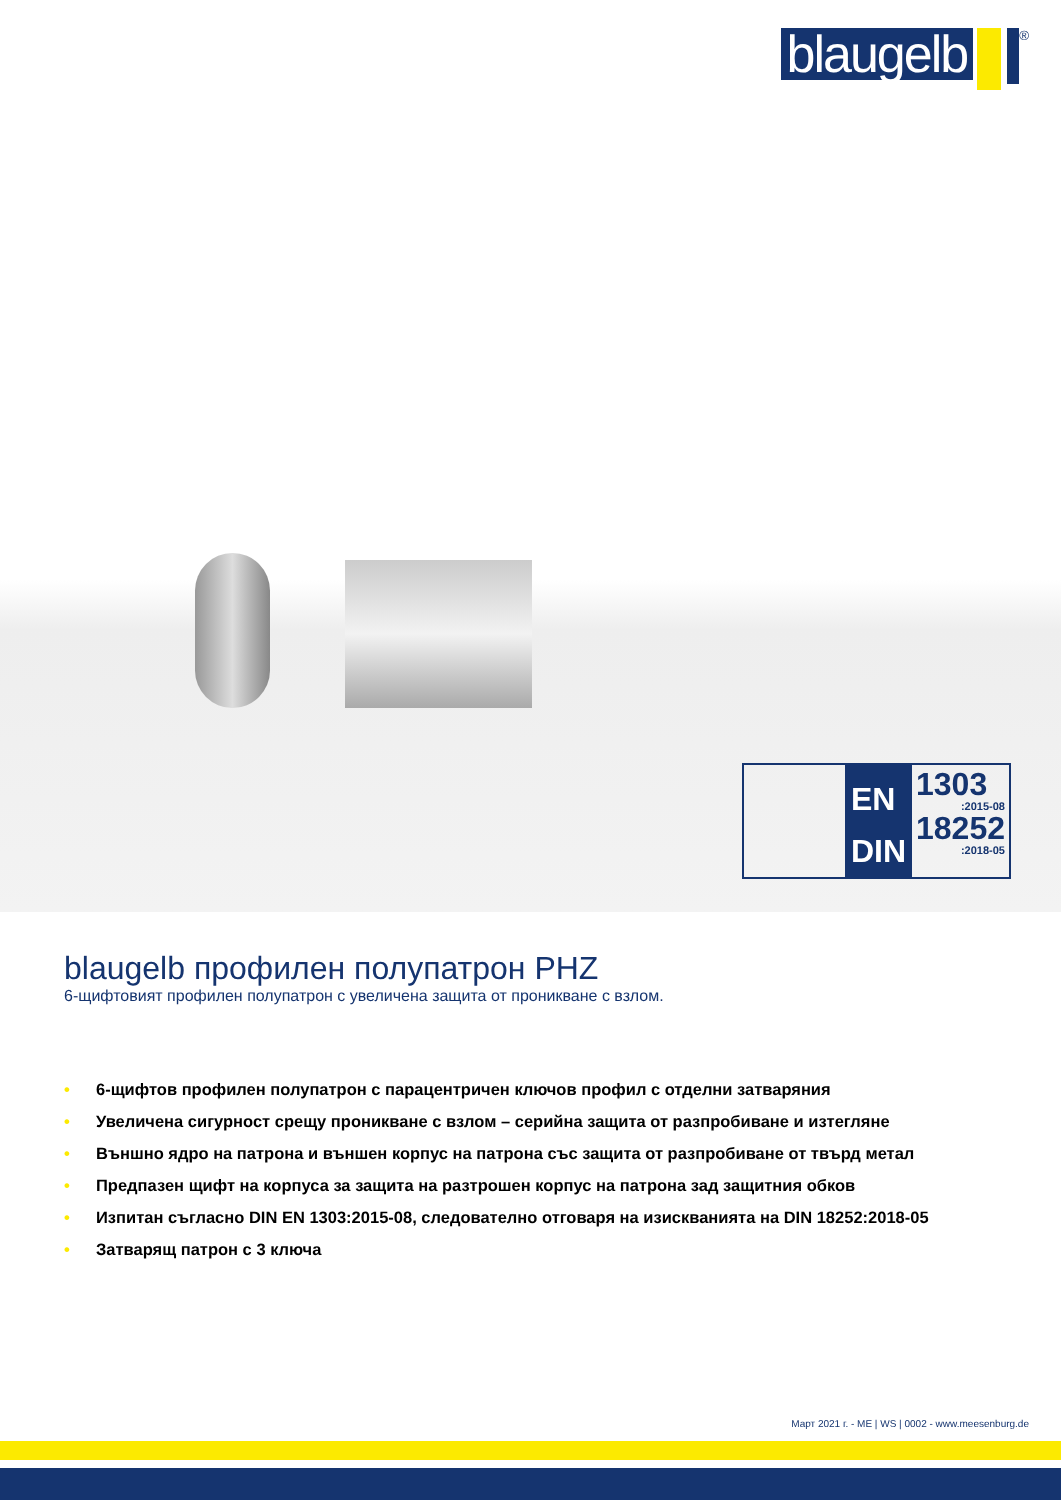blaugelb
<sup>®</sup>
EN
DIN
1303:2015-08
18252:2018-05
blaugelb профилен полупатрон PHZ
6-щифтовият профилен полупатрон с увеличена защита от проникване с взлом.
• 6-щифтов профилен полупатрон с парацентричен ключов профил с отделни затваряния
• Увеличена сигурност срещу проникване с взлом – серийна защита от разпробиване и изтегляне
• Външно ядро на патрона и външен корпус на патрона със защита от разпробиване от твърд метал
• Предпазен щифт на корпуса за защита на разтрошен корпус на патрона зад защитния обков
• Изпитан съгласно DIN EN 1303:2015-08, следователно отговаря на изискванията на DIN 18252:2018-05
• Затварящ патрон с 3 ключа
Март 2021 г. - ME | WS | 0002 - www.meesenburg.de